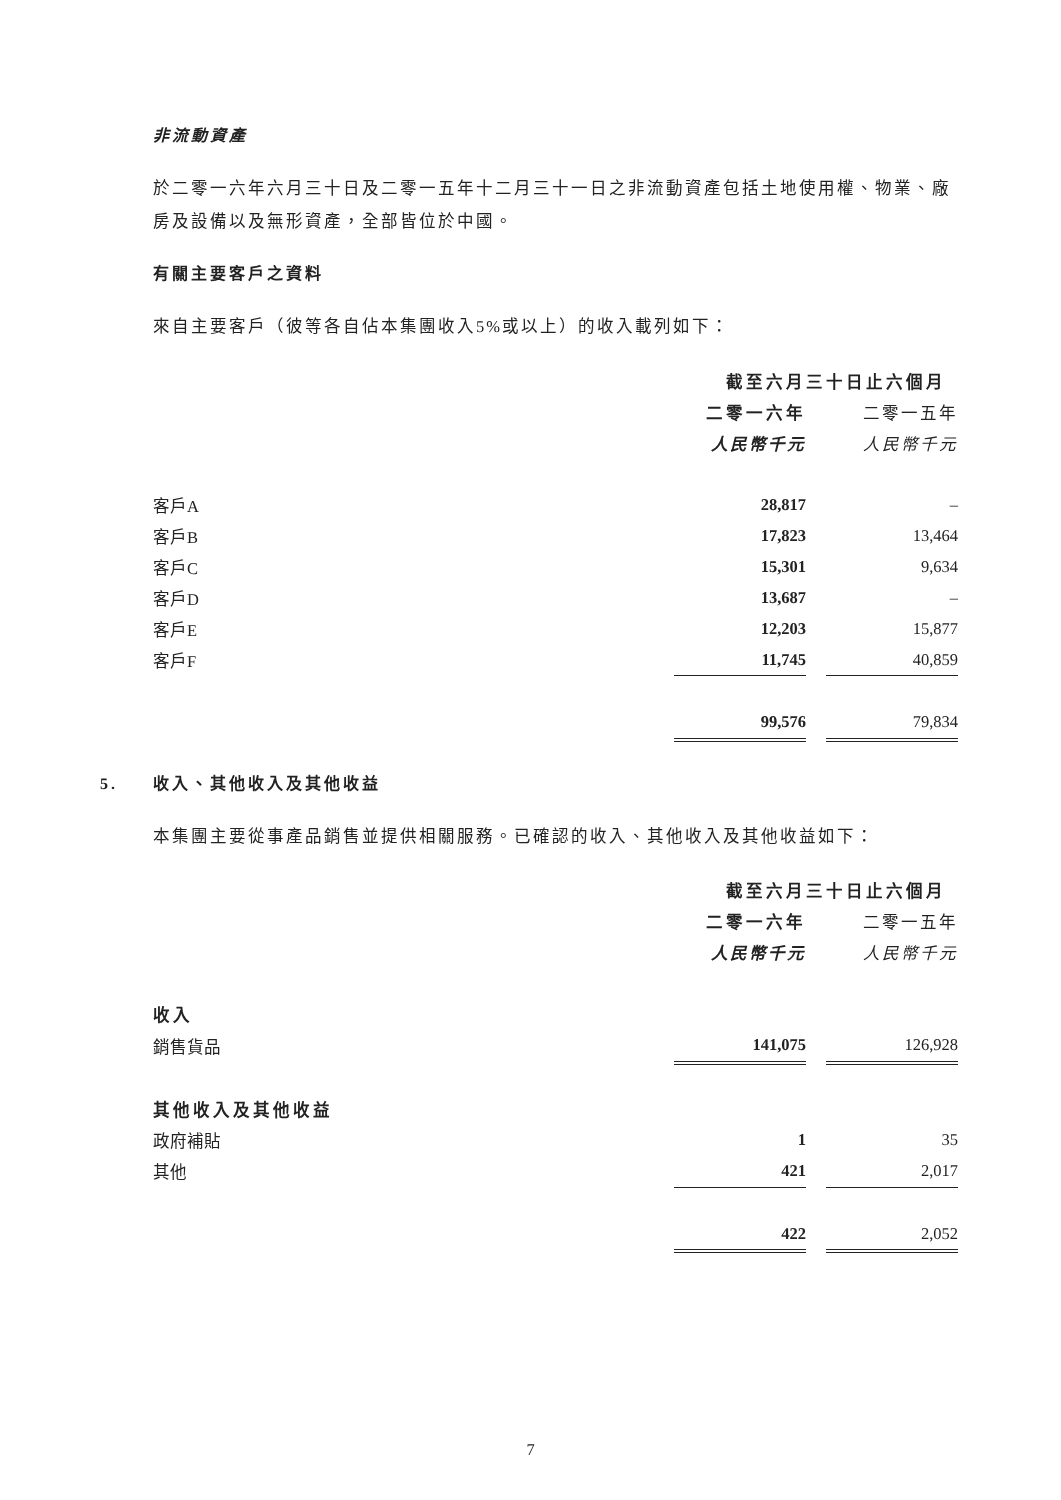非流動資產
於二零一六年六月三十日及二零一五年十二月三十一日之非流動資產包括土地使用權、物業、廠房及設備以及無形資產，全部皆位於中國。
有關主要客戶之資料
來自主要客戶（彼等各自佔本集團收入5%或以上）的收入載列如下：
| | 截至六月三十日止六個月 | | |
| | 二零一六年 | | 二零一五年 |
| | 人民幣千元 | | 人民幣千元 |
| 客戶A | 28,817 | | – |
| 客戶B | 17,823 | | 13,464 |
| 客戶C | 15,301 | | 9,634 |
| 客戶D | 13,687 | | – |
| 客戶E | 12,203 | | 15,877 |
| 客戶F | 11,745 | | 40,859 |
| | 99,576 | | 79,834 |
5. 收入、其他收入及其他收益
本集團主要從事產品銷售並提供相關服務。已確認的收入、其他收入及其他收益如下：
| | 截至六月三十日止六個月 | | |
| | 二零一六年 | | 二零一五年 |
| | 人民幣千元 | | 人民幣千元 |
| 收入 | | | |
| 銷售貨品 | 141,075 | | 126,928 |
| 其他收入及其他收益 | | | |
| 政府補貼 | 1 | | 35 |
| 其他 | 421 | | 2,017 |
| | 422 | | 2,052 |
7